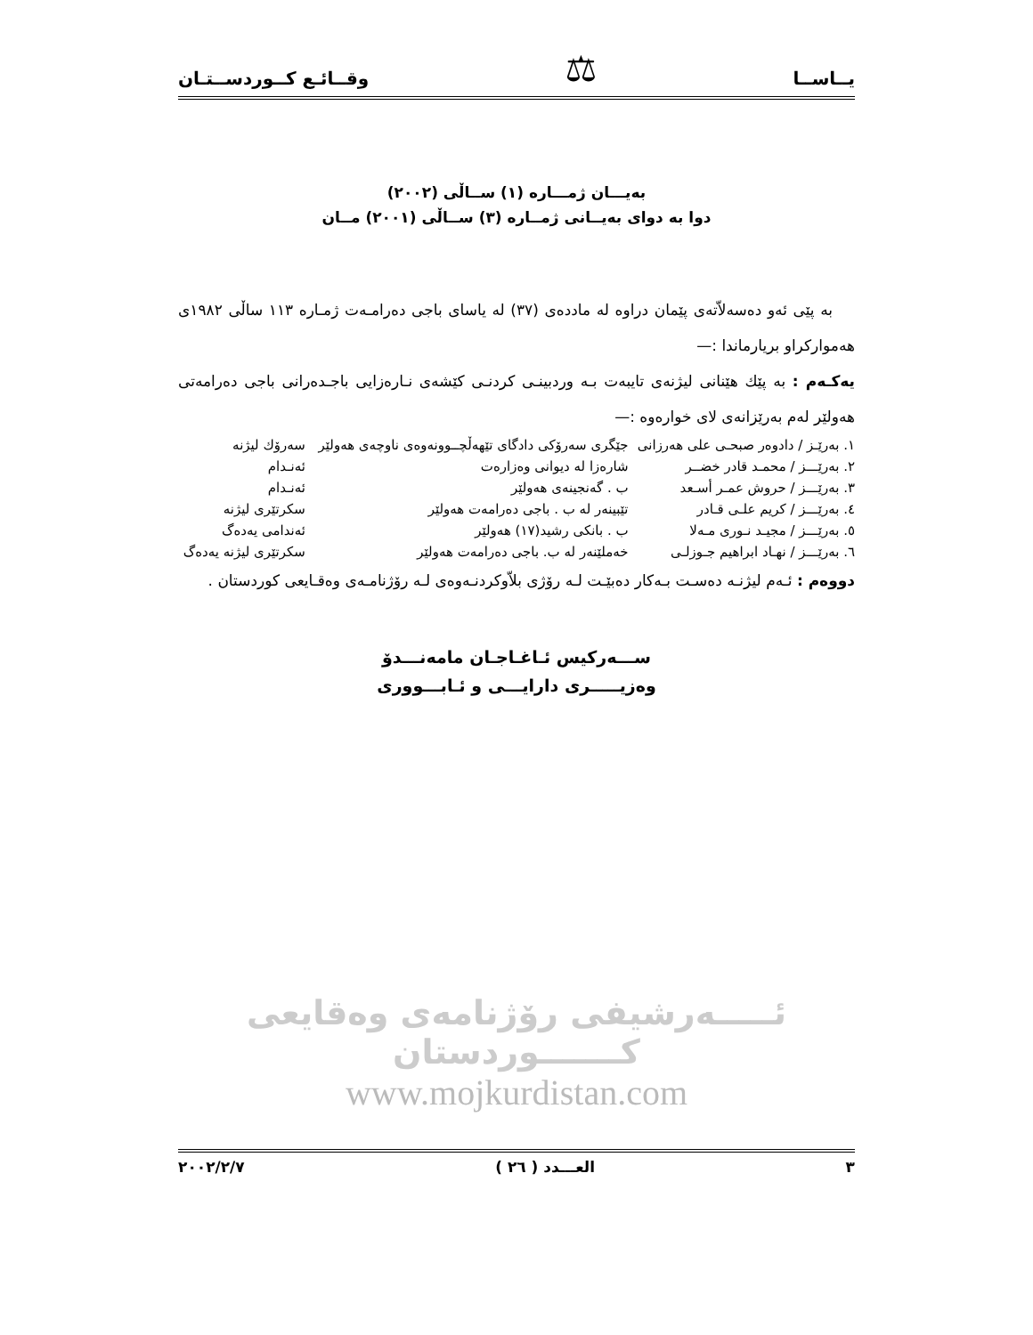يــاســا ⚖ وقــائـع كــوردســتـان
بەيـــان ژمـــارە (١) ســاڵی (٢٠٠٢)
دوا بە دوای بەیــانی ژمــارە (٣) ســاڵی (٢٠٠١) مــان
بە پێی ئەو دەسەلاّتەی پێمان دراوە لە ماددەی (٣٧) لە یاسای باجی دەرامـەت ژمـارە ١١٣ ساڵی ١٩٨٢ی هەموارکراو بریارماندا :—
یەكـەم : بە پێك هێنانی لیژنەی تایبەت بـە وردبینـی کردنـی کێشەی نـارەزایی باجـدەرانی باجی دەرامەتی هەولێر لەم بەرێزانەی لای خوارەوە :—
| ١. بەرێـز / دادوەر صبحـی علی هەرزانی | جێگری سەرۆکی دادگای تێهەڵچــوونەوەی ناوچەی هەولێر | سەرۆك لیژنە |
| ٢. بەرێـــز / محمـد قادر خضــر | شارەزا لە دیوانی وەزارەت | ئەنـدام |
| ٣. بەرێـــز / حروش عمـر أسـعد | ب . گەنجینەی هەولێر | ئەنـدام |
| ٤. بەرێـــز / كريم علـی قـادر | تێبینەر لە ب . باجی دەرامەت هەولێر | سکرتێری لیژنە |
| ٥. بەرێـــز / مجیـد نـوری مـەلا | ب . بانکی رشید(١٧) هەولێر | ئەندامی یەدەگ |
| ٦. بەرێـــز / نهـاد ابراهیم جـوزلـی | خەملێنەر لە ب. باجی دەرامەت هەولێر | سکرتێری لیژنە یەدەگ |
دووەم : ئـەم لیژنـە دەسـت بـەکار دەبێـت لـە رۆژی بلاّوکردنـەوەی لـە رۆژنامـەی وەقـایعی کوردستان .
ســـەرکیس ئـاغـاجـان مامەنـــدۆ
وەزیـــــری دارایـــی و ئـابـــووری
ئـــــەرشیفی رۆژنامەی وەقایعی کـــــــوردستان
www.mojkurdistan.com
٣ العـــدد ( ٢٦ ) ٢٠٠٢/٢/٧